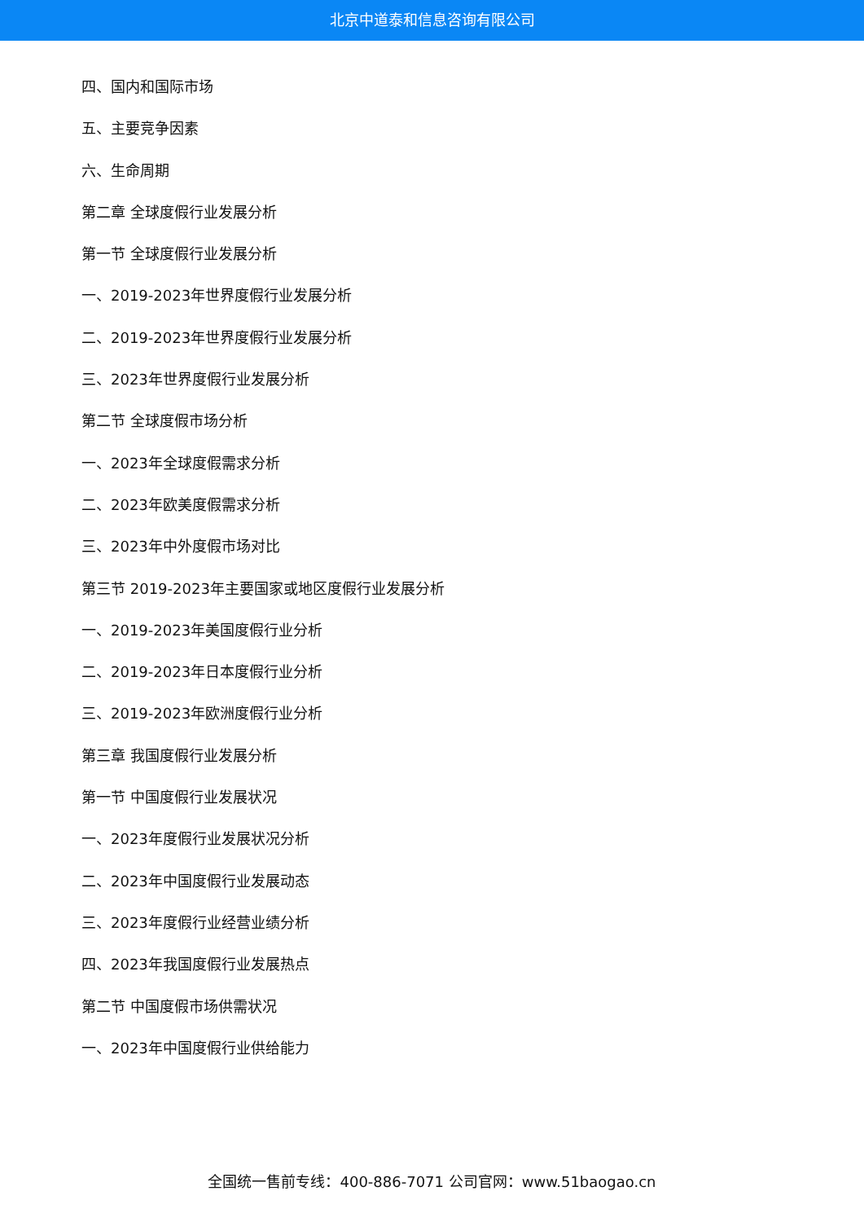北京中道泰和信息咨询有限公司
四、国内和国际市场
五、主要竞争因素
六、生命周期
第二章 全球度假行业发展分析
第一节 全球度假行业发展分析
一、2019-2023年世界度假行业发展分析
二、2019-2023年世界度假行业发展分析
三、2023年世界度假行业发展分析
第二节 全球度假市场分析
一、2023年全球度假需求分析
二、2023年欧美度假需求分析
三、2023年中外度假市场对比
第三节 2019-2023年主要国家或地区度假行业发展分析
一、2019-2023年美国度假行业分析
二、2019-2023年日本度假行业分析
三、2019-2023年欧洲度假行业分析
第三章 我国度假行业发展分析
第一节 中国度假行业发展状况
一、2023年度假行业发展状况分析
二、2023年中国度假行业发展动态
三、2023年度假行业经营业绩分析
四、2023年我国度假行业发展热点
第二节 中国度假市场供需状况
一、2023年中国度假行业供给能力
全国统一售前专线：400-886-7071 公司官网：www.51baogao.cn